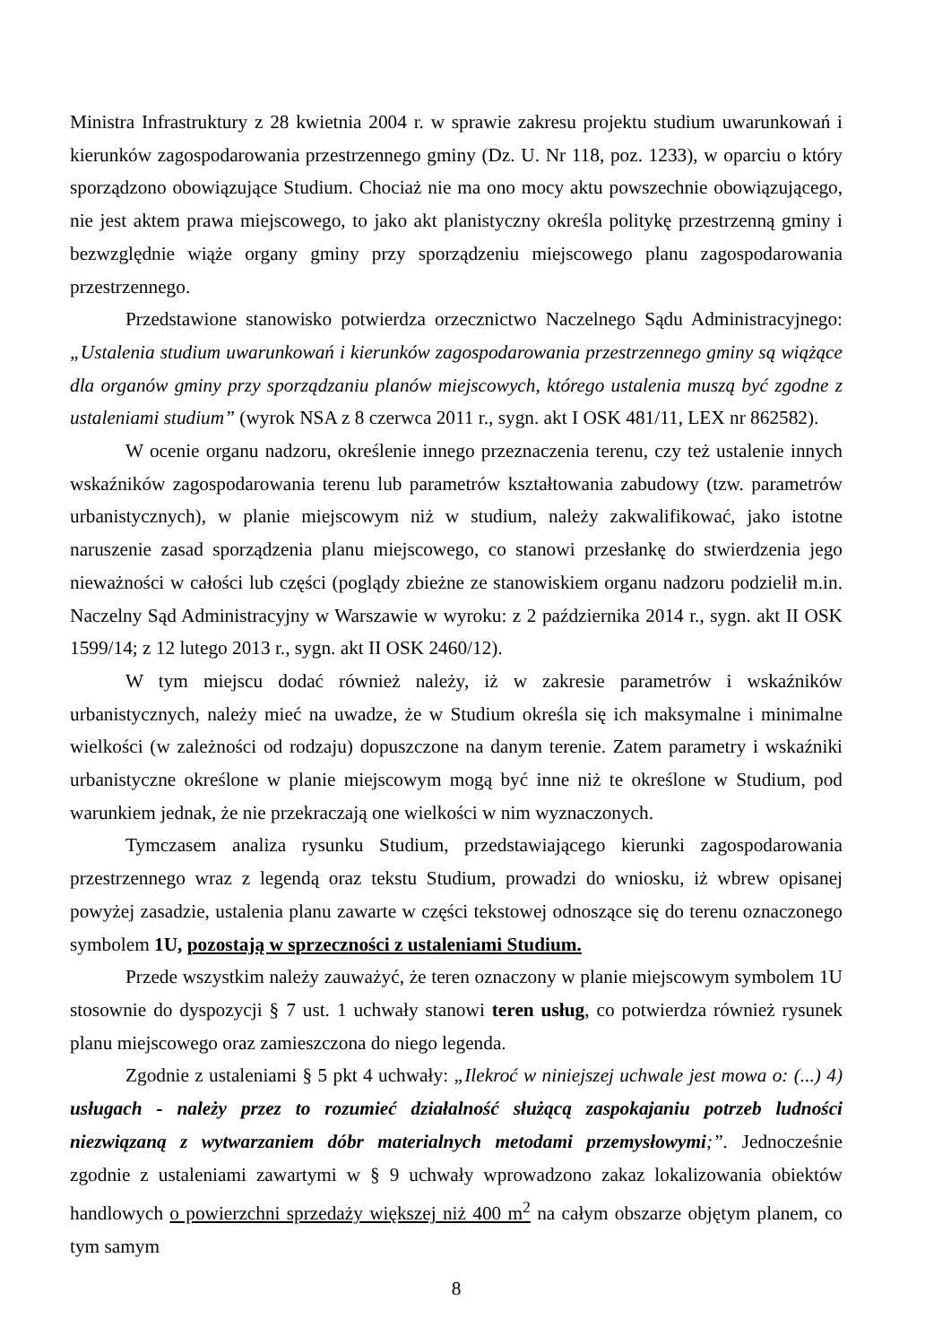Ministra Infrastruktury z 28 kwietnia 2004 r. w sprawie zakresu projektu studium uwarunkowań i kierunków zagospodarowania przestrzennego gminy (Dz. U. Nr 118, poz. 1233), w oparciu o który sporządzono obowiązujące Studium. Chociaż nie ma ono mocy aktu powszechnie obowiązującego, nie jest aktem prawa miejscowego, to jako akt planistyczny określa politykę przestrzenną gminy i bezwzględnie wiąże organy gminy przy sporządzeniu miejscowego planu zagospodarowania przestrzennego.
Przedstawione stanowisko potwierdza orzecznictwo Naczelnego Sądu Administracyjnego: „Ustalenia studium uwarunkowań i kierunków zagospodarowania przestrzennego gminy są wiążące dla organów gminy przy sporządzaniu planów miejscowych, którego ustalenia muszą być zgodne z ustaleniami studium” (wyrok NSA z 8 czerwca 2011 r., sygn. akt I OSK 481/11, LEX nr 862582).
W ocenie organu nadzoru, określenie innego przeznaczenia terenu, czy też ustalenie innych wskaźników zagospodarowania terenu lub parametrów kształtowania zabudowy (tzw. parametrów urbanistycznych), w planie miejscowym niż w studium, należy zakwalifikować, jako istotne naruszenie zasad sporządzenia planu miejscowego, co stanowi przesłankę do stwierdzenia jego nieważności w całości lub części (poglądy zbieżne ze stanowiskiem organu nadzoru podzielił m.in. Naczelny Sąd Administracyjny w Warszawie w wyroku: z 2 października 2014 r., sygn. akt II OSK 1599/14; z 12 lutego 2013 r., sygn. akt II OSK 2460/12).
W tym miejscu dodać również należy, iż w zakresie parametrów i wskaźników urbanistycznych, należy mieć na uwadze, że w Studium określa się ich maksymalne i minimalne wielkości (w zależności od rodzaju) dopuszczone na danym terenie. Zatem parametry i wskaźniki urbanistyczne określone w planie miejscowym mogą być inne niż te określone w Studium, pod warunkiem jednak, że nie przekraczają one wielkości w nim wyznaczonych.
Tymczasem analiza rysunku Studium, przedstawiającego kierunki zagospodarowania przestrzennego wraz z legendą oraz tekstu Studium, prowadzi do wniosku, iż wbrew opisanej powyżej zasadzie, ustalenia planu zawarte w części tekstowej odnoszące się do terenu oznaczonego symbolem 1U, pozostają w sprzeczności z ustaleniami Studium.
Przede wszystkim należy zauważyć, że teren oznaczony w planie miejscowym symbolem 1U stosownie do dyspozycji § 7 ust. 1 uchwały stanowi teren usług, co potwierdza również rysunek planu miejscowego oraz zamieszczona do niego legenda.
Zgodnie z ustaleniami § 5 pkt 4 uchwały: „Ilekroć w niniejszej uchwale jest mowa o: (...) 4) usługach - należy przez to rozumieć działalność służącą zaspokajaniu potrzeb ludności niezwiązaną z wytwarzaniem dóbr materialnych metodami przemysłowymi;”. Jednocześnie zgodnie z ustaleniami zawartymi w § 9 uchwały wprowadzono zakaz lokalizowania obiektów handlowych o powierzchni sprzedaży większej niż 400 m<sup>2</sup> na całym obszarze objętym planem, co tym samym
8